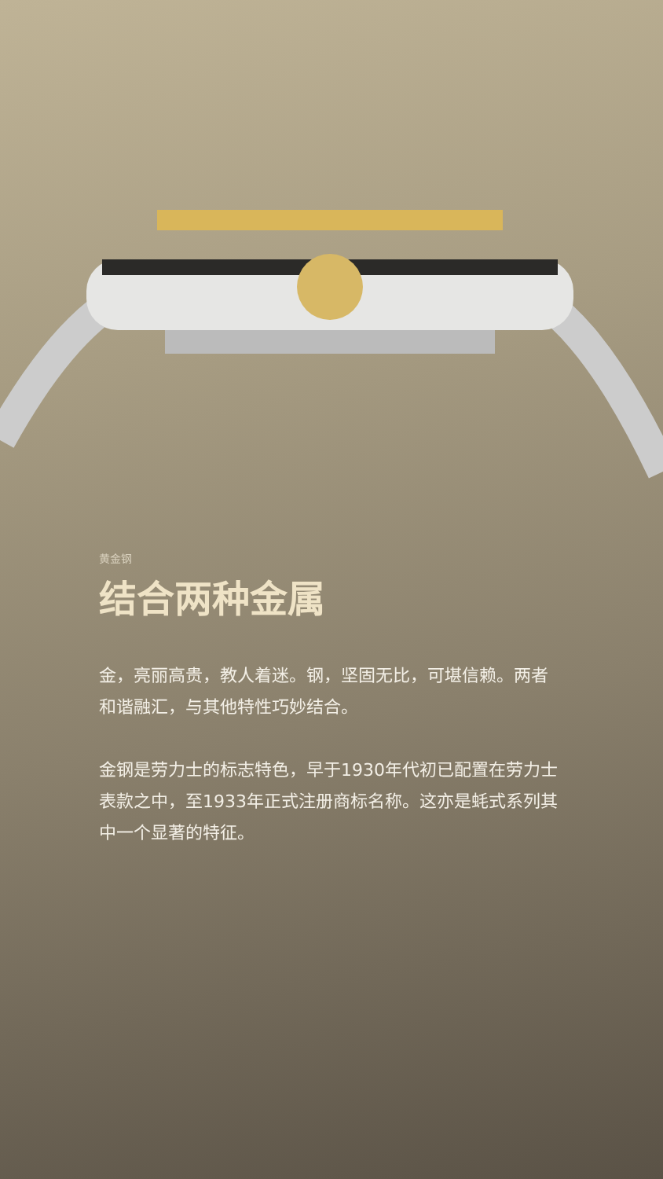黄金钢
结合两种金属
金，亮丽高贵，教人着迷。钢，坚固无比，可堪信赖。两者和谐融汇，与其他特性巧妙结合。
金钢是劳力士的标志特色，早于1930年代初已配置在劳力士表款之中，至1933年正式注册商标名称。这亦是蚝式系列其中一个显著的特征。